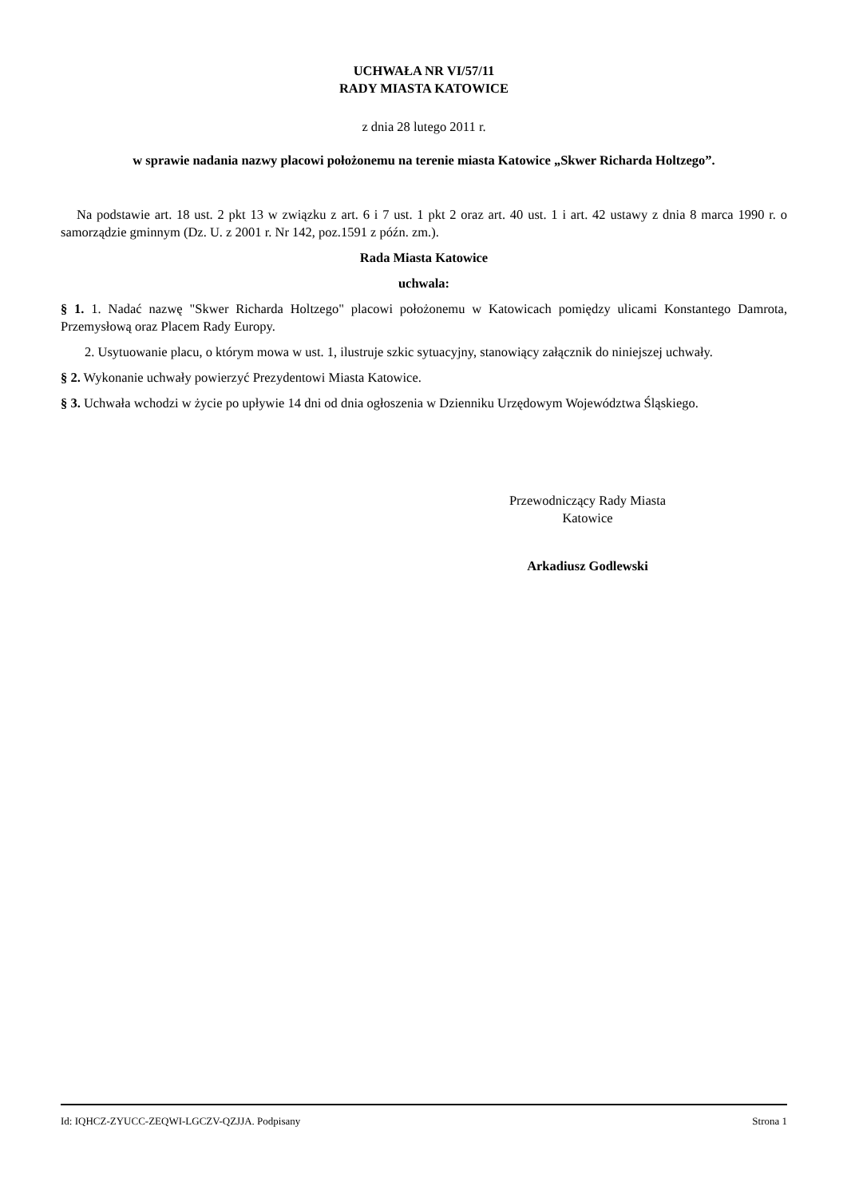UCHWAŁA NR VI/57/11
RADY MIASTA KATOWICE
z dnia 28 lutego 2011 r.
w sprawie nadania nazwy placowi położonemu na terenie miasta Katowice „Skwer Richarda Holtzego”.
Na podstawie art. 18 ust. 2 pkt 13 w związku z art. 6 i 7 ust. 1 pkt 2 oraz art. 40 ust. 1 i art. 42 ustawy z dnia 8 marca 1990 r. o samorządzie gminnym (Dz. U. z 2001 r. Nr 142, poz.1591 z późn. zm.).
Rada Miasta Katowice
uchwala:
§ 1. 1. Nadać nazwę "Skwer Richarda Holtzego" placowi położonemu w Katowicach pomiędzy ulicami Konstantego Damrota, Przemysłową oraz Placem Rady Europy.
2. Usytuowanie placu, o którym mowa w ust. 1, ilustruje szkic sytuacyjny, stanowiący załącznik do niniejszej uchwały.
§ 2. Wykonanie uchwały powierzyć Prezydentowi Miasta Katowice.
§ 3. Uchwała wchodzi w życie po upływie 14 dni od dnia ogłoszenia w Dzienniku Urzędowym Województwa Śląskiego.
Przewodniczący Rady Miasta
Katowice
Arkadiusz Godlewski
Id: IQHCZ-ZYUCC-ZEQWI-LGCZV-QZJJA. Podpisany Strona 1